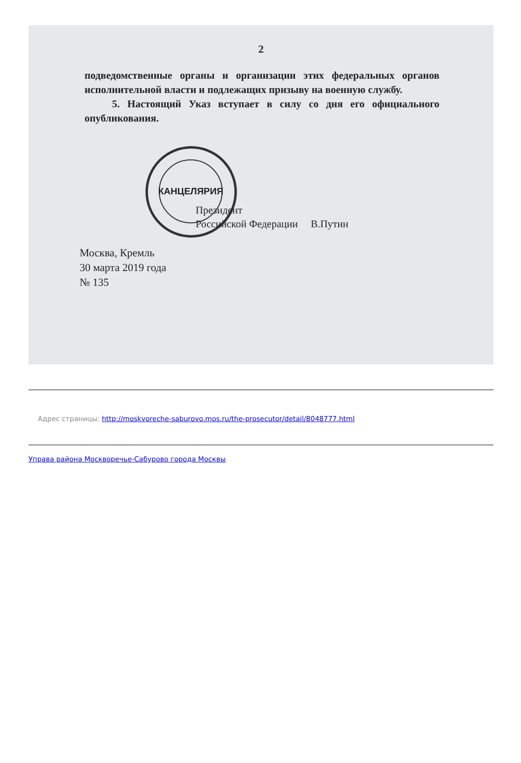2
подведомственные органы и организации этих федеральных органов исполнительной власти и подлежащих призыву на военную службу.
5. Настоящий Указ вступает в силу со дня его официального опубликования.
КАНЦЕЛЯРИЯ
Президент
Российской Федерации В.Путин
Москва, Кремль
30 марта 2019 года
№ 135
Адрес страницы: http://moskvoreche-saburovo.mos.ru/the-prosecutor/detail/8048777.html
Управа района Москворечье-Сабурово города Москвы